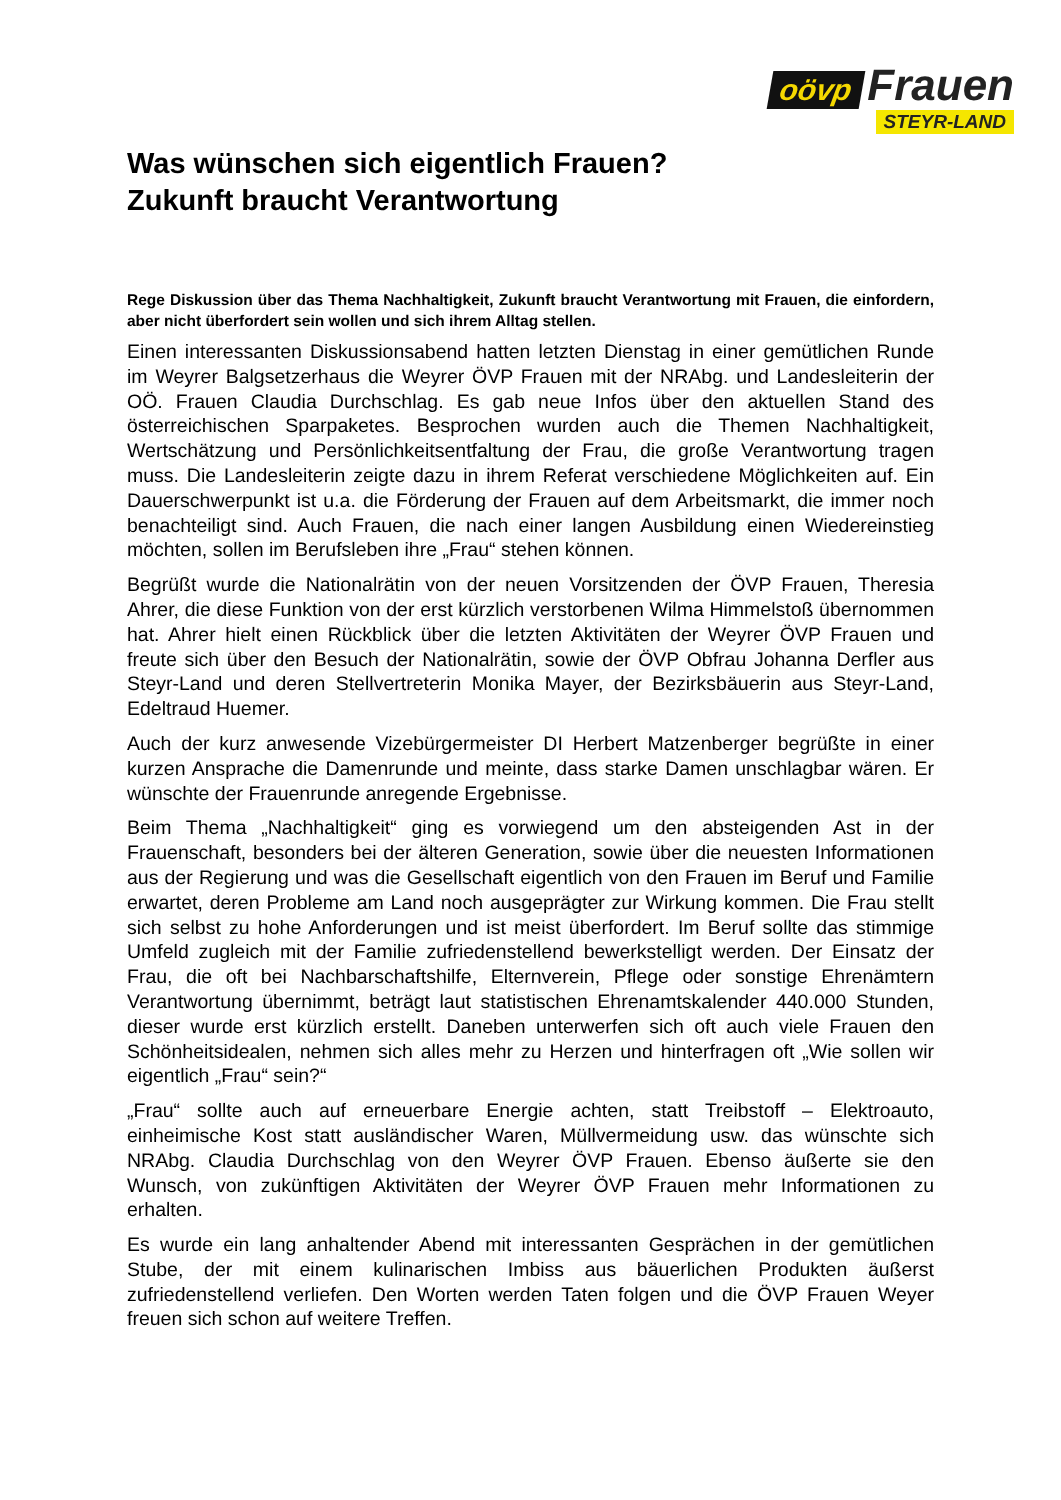oövp Frauen
STEYR-LAND
Was wünschen sich eigentlich Frauen?
Zukunft braucht Verantwortung
Rege Diskussion über das Thema Nachhaltigkeit, Zukunft braucht Verantwortung mit Frauen, die einfordern, aber nicht überfordert sein wollen und sich ihrem Alltag stellen.
Einen interessanten Diskussionsabend hatten letzten Dienstag in einer gemütlichen Runde im Weyrer Balgsetzerhaus die Weyrer ÖVP Frauen mit der NRAbg. und Landesleiterin der OÖ. Frauen Claudia Durchschlag. Es gab neue Infos über den aktuellen Stand des österreichischen Sparpaketes. Besprochen wurden auch die Themen Nachhaltigkeit, Wertschätzung und Persönlichkeitsentfaltung der Frau, die große Verantwortung tragen muss. Die Landesleiterin zeigte dazu in ihrem Referat verschiedene Möglichkeiten auf. Ein Dauerschwerpunkt ist u.a. die Förderung der Frauen auf dem Arbeitsmarkt, die immer noch benachteiligt sind. Auch Frauen, die nach einer langen Ausbildung einen Wiedereinstieg möchten, sollen im Berufsleben ihre „Frau“ stehen können.
Begrüßt wurde die Nationalrätin von der neuen Vorsitzenden der ÖVP Frauen, Theresia Ahrer, die diese Funktion von der erst kürzlich verstorbenen Wilma Himmelstoß übernommen hat. Ahrer hielt einen Rückblick über die letzten Aktivitäten der Weyrer ÖVP Frauen und freute sich über den Besuch der Nationalrätin, sowie der ÖVP Obfrau Johanna Derfler aus Steyr-Land und deren Stellvertreterin Monika Mayer, der Bezirksbäuerin aus Steyr-Land, Edeltraud Huemer.
Auch der kurz anwesende Vizebürgermeister DI Herbert Matzenberger begrüßte in einer kurzen Ansprache die Damenrunde und meinte, dass starke Damen unschlagbar wären. Er wünschte der Frauenrunde anregende Ergebnisse.
Beim Thema „Nachhaltigkeit“ ging es vorwiegend um den absteigenden Ast in der Frauenschaft, besonders bei der älteren Generation, sowie über die neuesten Informationen aus der Regierung und was die Gesellschaft eigentlich von den Frauen im Beruf und Familie erwartet, deren Probleme am Land noch ausgeprägter zur Wirkung kommen. Die Frau stellt sich selbst zu hohe Anforderungen und ist meist überfordert. Im Beruf sollte das stimmige Umfeld zugleich mit der Familie zufriedenstellend bewerkstelligt werden. Der Einsatz der Frau, die oft bei Nachbarschaftshilfe, Elternverein, Pflege oder sonstige Ehrenämtern Verantwortung übernimmt, beträgt laut statistischen Ehrenamtskalender 440.000 Stunden, dieser wurde erst kürzlich erstellt. Daneben unterwerfen sich oft auch viele Frauen den Schönheitsidealen, nehmen sich alles mehr zu Herzen und hinterfragen oft „Wie sollen wir eigentlich „Frau“ sein?“
„Frau“ sollte auch auf erneuerbare Energie achten, statt Treibstoff – Elektroauto, einheimische Kost statt ausländischer Waren, Müllvermeidung usw. das wünschte sich NRAbg. Claudia Durchschlag von den Weyrer ÖVP Frauen. Ebenso äußerte sie den Wunsch, von zukünftigen Aktivitäten der Weyrer ÖVP Frauen mehr Informationen zu erhalten.
Es wurde ein lang anhaltender Abend mit interessanten Gesprächen in der gemütlichen Stube, der mit einem kulinarischen Imbiss aus bäuerlichen Produkten äußerst zufriedenstellend verliefen. Den Worten werden Taten folgen und die ÖVP Frauen Weyer freuen sich schon auf weitere Treffen.